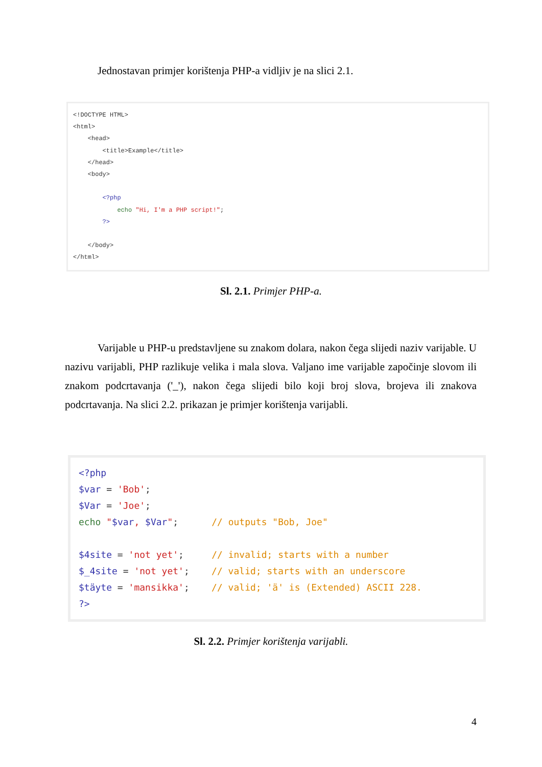Jednostavan primjer korištenja PHP-a vidljiv je na slici 2.1.
<!DOCTYPE HTML> <html> <head> <title>Example</title> </head> <body> <?php echo "Hi, I'm a PHP script!"; ?> </body> </html>
Sl. 2.1. Primjer PHP-a.
Varijable u PHP-u predstavljene su znakom dolara, nakon čega slijedi naziv varijable. U nazivu varijabli, PHP razlikuje velika i mala slova. Valjano ime varijable započinje slovom ili znakom podcrtavanja ('_'), nakon čega slijedi bilo koji broj slova, brojeva ili znakova podcrtavanja. Na slici 2.2. prikazan je primjer korištenja varijabli.
<?php $var = 'Bob'; $Var = 'Joe'; echo "$var, $Var"; // outputs "Bob, Joe" $4site = 'not yet'; // invalid; starts with a number $_4site = 'not yet'; // valid; starts with an underscore $täyte = 'mansikka'; // valid; 'ä' is (Extended) ASCII 228. ?>
Sl. 2.2. Primjer korištenja varijabli.
4